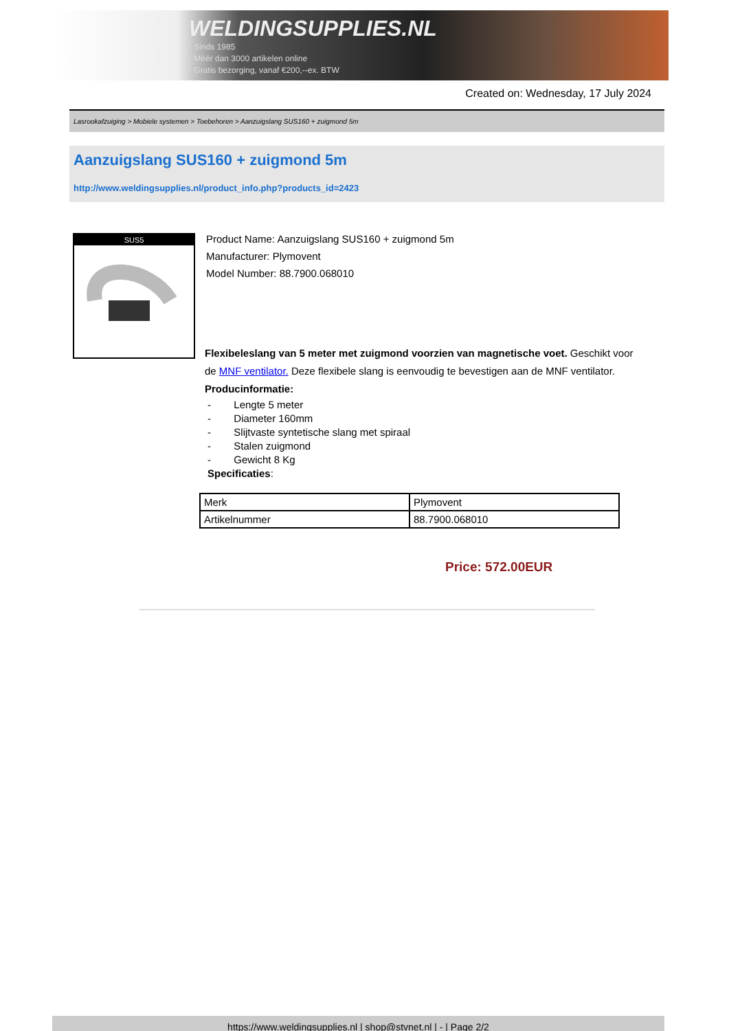WELDINGSUPPLIES.NL
- Sinds 1985
- Méér dan 3000 artikelen online
- Gratis bezorging, vanaf €200,--ex. BTW
Created on: Wednesday, 17 July 2024
Lasrookafzuiging > Mobiele systemen > Toebehoren > Aanzuigslang SUS160 + zuigmond 5m
Aanzuigslang SUS160 + zuigmond 5m
http://www.weldingsupplies.nl/product_info.php?products_id=2423
SUS5
Product Name: Aanzuigslang SUS160 + zuigmond 5m
Manufacturer: Plymovent
Model Number: 88.7900.068010
Flexibeleslang van 5 meter met zuigmond voorzien van magnetische voet. Geschikt voor de MNF ventilator. Deze flexibele slang is eenvoudig te bevestigen aan de MNF ventilator. Producinformatie:
- Lengte 5 meter
- Diameter 160mm
- Slijtvaste syntetische slang met spiraal
- Stalen zuigmond
- Gewicht 8 Kg
Specificaties:
| Merk | Plymovent |
| Artikelnummer | 88.7900.068010 |
Price: 572.00EUR
https://www.weldingsupplies.nl | shop@stvnet.nl | - | Page 2/2